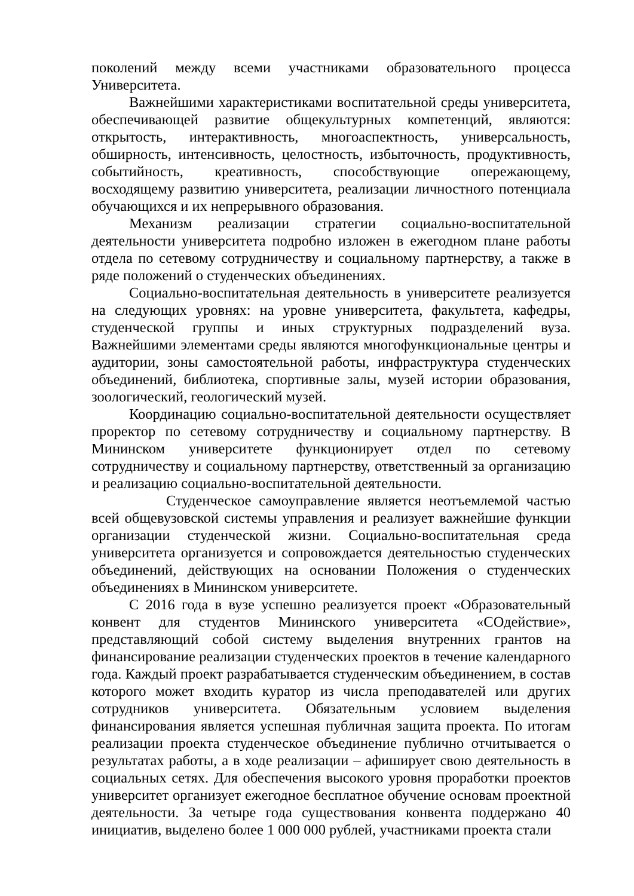поколений между всеми участниками образовательного процесса Университета.
Важнейшими характеристиками воспитательной среды университета, обеспечивающей развитие общекультурных компетенций, являются: открытость, интерактивность, многоаспектность, универсальность, обширность, интенсивность, целостность, избыточность, продуктивность, событийность, креативность, способствующие опережающему, восходящему развитию университета, реализации личностного потенциала обучающихся и их непрерывного образования.
Механизм реализации стратегии социально-воспитательной деятельности университета подробно изложен в ежегодном плане работы отдела по сетевому сотрудничеству и социальному партнерству, а также в ряде положений о студенческих объединениях.
Социально-воспитательная деятельность в университете реализуется на следующих уровнях: на уровне университета, факультета, кафедры, студенческой группы и иных структурных подразделений вуза. Важнейшими элементами среды являются многофункциональные центры и аудитории, зоны самостоятельной работы, инфраструктура студенческих объединений, библиотека, спортивные залы, музей истории образования, зоологический, геологический музей.
Координацию социально-воспитательной деятельности осуществляет проректор по сетевому сотрудничеству и социальному партнерству. В Мининском университете функционирует отдел по сетевому сотрудничеству и социальному партнерству, ответственный за организацию и реализацию социально-воспитательной деятельности.
Студенческое самоуправление является неотъемлемой частью всей общевузовской системы управления и реализует важнейшие функции организации студенческой жизни. Социально-воспитательная среда университета организуется и сопровождается деятельностью студенческих объединений, действующих на основании Положения о студенческих объединениях в Мининском университете.
С 2016 года в вузе успешно реализуется проект «Образовательный конвент для студентов Мининского университета «СОдействие», представляющий собой систему выделения внутренних грантов на финансирование реализации студенческих проектов в течение календарного года. Каждый проект разрабатывается студенческим объединением, в состав которого может входить куратор из числа преподавателей или других сотрудников университета. Обязательным условием выделения финансирования является успешная публичная защита проекта. По итогам реализации проекта студенческое объединение публично отчитывается о результатах работы, а в ходе реализации – афиширует свою деятельность в социальных сетях. Для обеспечения высокого уровня проработки проектов университет организует ежегодное бесплатное обучение основам проектной деятельности. За четыре года существования конвента поддержано 40 инициатив, выделено более 1 000 000 рублей, участниками проекта стали